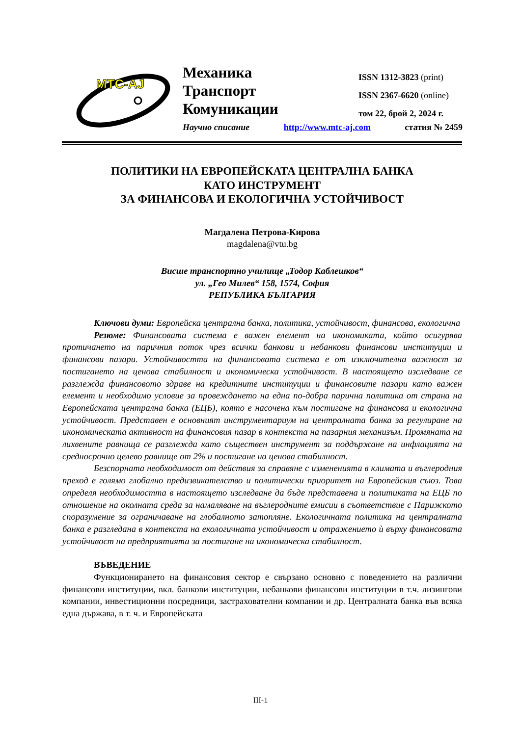MTC-AJ
Механика
Транспорт
Комуникации
ISSN 1312-3823 (print)
ISSN 2367-6620 (online)
том 22, брой 2, 2024 г.
Научно списание http://www.mtc-aj.com статия № 2459
ПОЛИТИКИ НА ЕВРОПЕЙСКАТА ЦЕНТРАЛНА БАНКА
КАТО ИНСТРУМЕНТ
ЗА ФИНАНСОВА И ЕКОЛОГИЧНА УСТОЙЧИВОСТ
Магдалена Петрова-Кирова
magdalena@vtu.bg
Висше транспортно училище „Тодор Каблешков“
ул. „Гео Милев“ 158, 1574, София
РЕПУБЛИКА БЪЛГАРИЯ
Ключови думи: Европейска централна банка, политика, устойчивост, финансова, екологична
Резюме: Финансовата система е важен елемент на икономиката, който осигурява протичането на паричния поток чрез всички банкови и небанкови финансови институции и финансови пазари. Устойчивостта на финансовата система е от изключителна важност за постигането на ценова стабилност и икономическа устойчивост. В настоящето изследване се разглежда финансовото здраве на кредитните институции и финансовите пазари като важен елемент и необходимо условие за провеждането на една по-добра парична политика от страна на Европейската централна банка (ЕЦБ), която е насочена към постигане на финансова и екологична устойчивост. Представен е основният инструментариум на централната банка за регулиране на икономическата активност на финансовия пазар в контекста на пазарния механизъм. Промяната на лихвените равнища се разглежда като съществен инструмент за поддържане на инфлацията на средносрочно целево равнище от 2% и постигане на ценова стабилност.
Безспорната необходимост от действия за справяне с измененията в климата и въглеродния преход е голямо глобално предизвикателство и политически приоритет на Европейския съюз. Това определя необходимостта в настоящето изследване да бъде представена и политиката на ЕЦБ по отношение на околната среда за намаляване на въглеродните емисии в съответствие с Парижкото споразумение за ограничаване на глобалното затопляне. Екологичната политика на централната банка е разгледана в контекста на екологичната устойчивост и отражението ѝ върху финансовата устойчивост на предприятията за постигане на икономическа стабилност.
ВЪВЕДЕНИЕ
Функционирането на финансовия сектор е свързано основно с поведението на различни финансови институции, вкл. банкови институции, небанкови финансови институции в т.ч. лизингови компании, инвестиционни посредници, застрахователни компании и др. Централната банка във всяка една държава, в т. ч. и Европейската
III-1